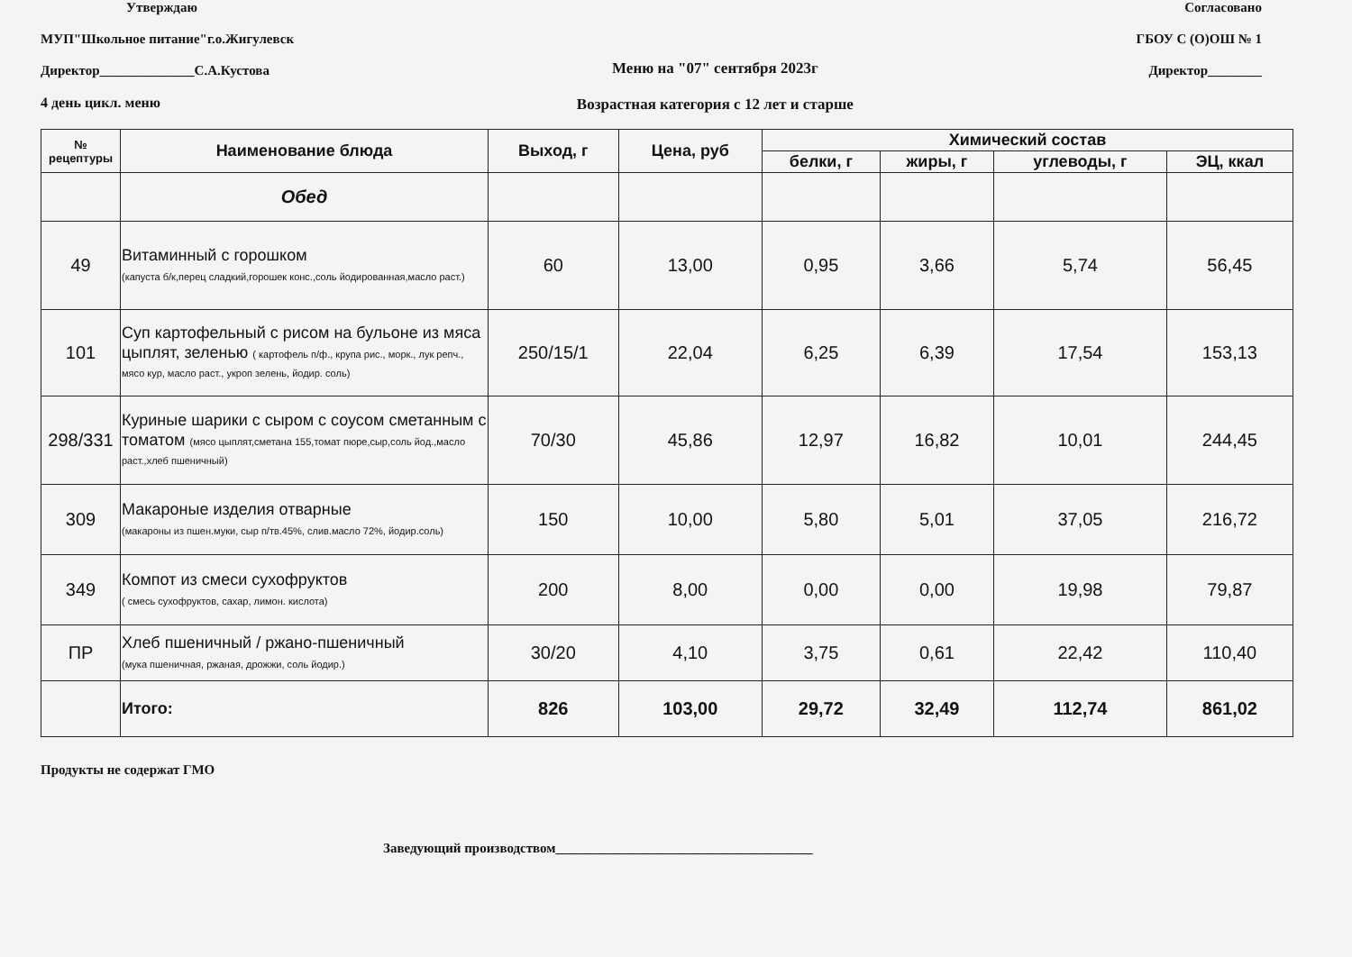Утверждаю
МУП"Школьное питание"г.о.Жигулевск
Директор______________С.А.Кустова
4 день цикл. меню
Меню на "07" сентября 2023г
Возрастная категория с 12 лет и старше
Согласовано
ГБОУ С (О)ОШ № 1
Директор________
| № рецептуры | Наименование блюда | Выход, г | Цена, руб | Химический состав | | | |
| --- | --- | --- | --- | --- | --- | --- | --- |
| | | | | белки, г | жиры, г | углеводы, г | ЭЦ, ккал |
| | Обед | | | | | | |
| 49 | Витаминный с горошком (капуста б/к,перец сладкий,горошек конс.,соль йодированная,масло раст.) | 60 | 13,00 | 0,95 | 3,66 | 5,74 | 56,45 |
| 101 | Суп картофельный с рисом на бульоне из мяса цыплят, зеленью ( картофель п/ф., крупа рис., морк., лук репч., мясо кур, масло раст., укроп зелень, йодир. соль) | 250/15/1 | 22,04 | 6,25 | 6,39 | 17,54 | 153,13 |
| 298/331 | Куриные шарики с сыром с соусом сметанным с томатом (мясо цыплят,сметана 155,томат пюре,сыр,соль йод.,масло раст.,хлеб пшеничный) | 70/30 | 45,86 | 12,97 | 16,82 | 10,01 | 244,45 |
| 309 | Макароные изделия отварные (макароны из пшен.муки, сыр п/тв.45%, слив.масло 72%, йодир.соль) | 150 | 10,00 | 5,80 | 5,01 | 37,05 | 216,72 |
| 349 | Компот из смеси сухофруктов ( смесь сухофруктов, сахар, лимон. кислота) | 200 | 8,00 | 0,00 | 0,00 | 19,98 | 79,87 |
| ПР | Хлеб пшеничный / ржано-пшеничный (мука пшеничная, ржаная, дрожжи, соль йодир.) | 30/20 | 4,10 | 3,75 | 0,61 | 22,42 | 110,40 |
| | Итого: | 826 | 103,00 | 29,72 | 32,49 | 112,74 | 861,02 |
Продукты не содержат ГМО
Заведующий производством______________________________________